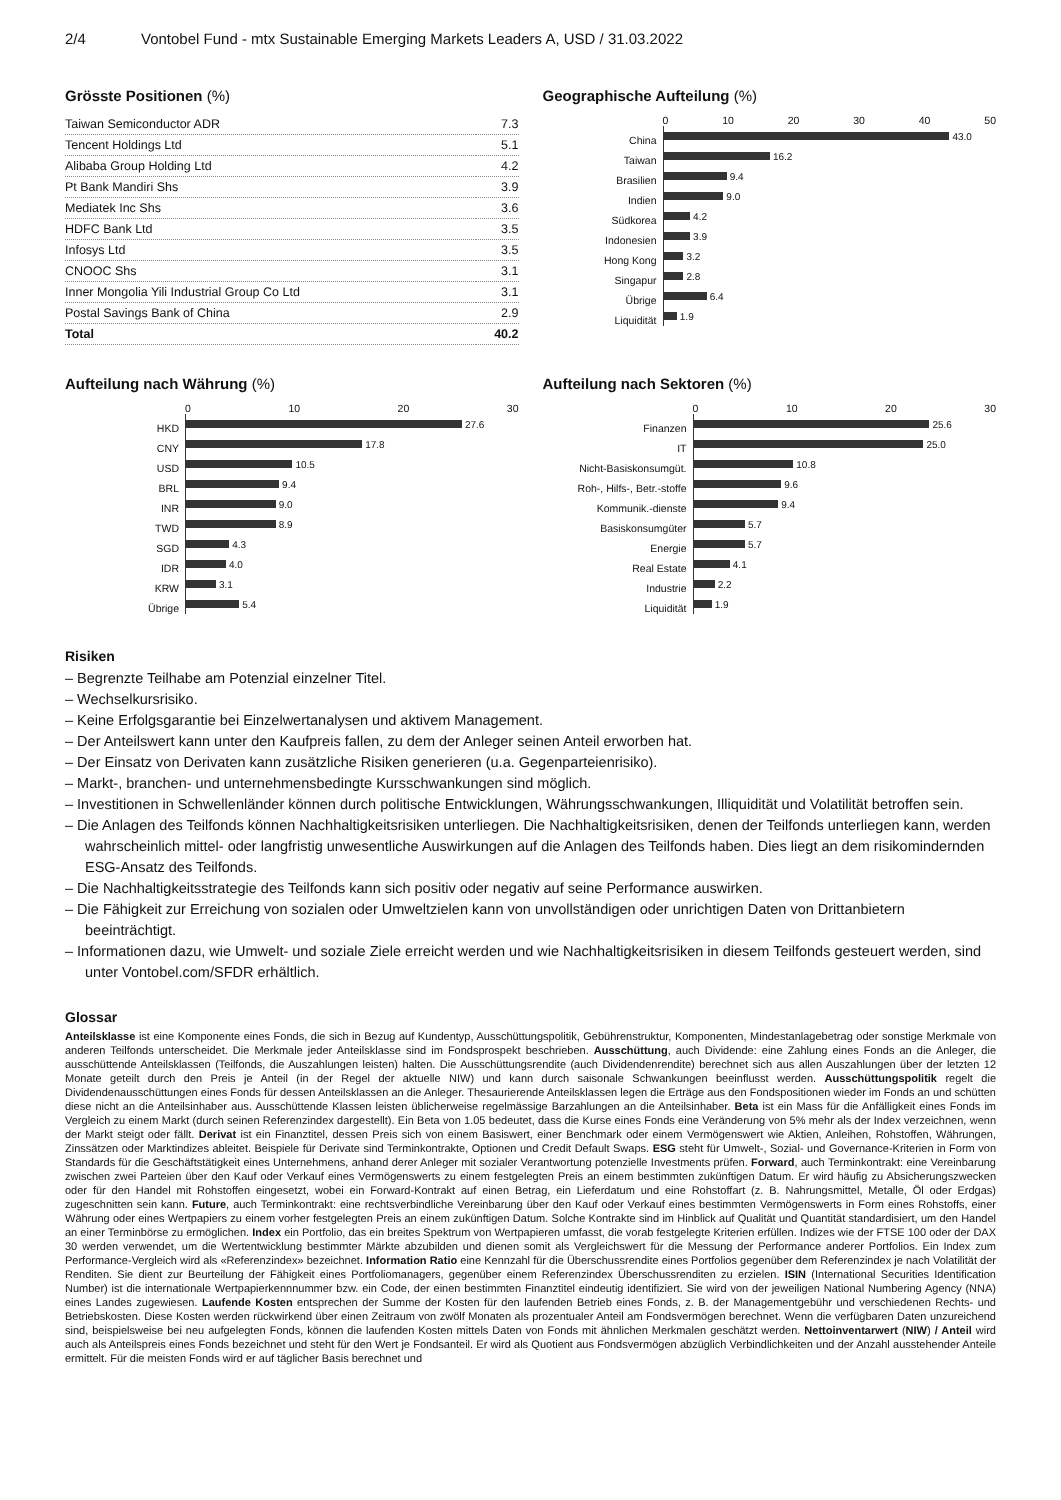2/4 Vontobel Fund - mtx Sustainable Emerging Markets Leaders A, USD / 31.03.2022
Grösste Positionen (%)
| Taiwan Semiconductor ADR | 7.3 |
| Tencent Holdings Ltd | 5.1 |
| Alibaba Group Holding Ltd | 4.2 |
| Pt Bank Mandiri Shs | 3.9 |
| Mediatek Inc Shs | 3.6 |
| HDFC Bank Ltd | 3.5 |
| Infosys Ltd | 3.5 |
| CNOOC Shs | 3.1 |
| Inner Mongolia Yili Industrial Group Co Ltd | 3.1 |
| Postal Savings Bank of China | 2.9 |
| Total | 40.2 |
Geographische Aufteilung (%)
China
Taiwan
Brasilien
Indien
Südkorea
Indonesien
Hong Kong
Singapur
Übrige
Liquidität
0 10 20 30 40 50
43.0
16.2
9.4
9.0
4.2
3.9
3.2
2.8
6.4
1.9
Aufteilung nach Währung (%)
HKD
CNY
USD
BRL
INR
TWD
SGD
IDR
KRW
Übrige
0 10 20 30
27.6
17.8
10.5
9.4
9.0
8.9
4.3
4.0
3.1
5.4
Aufteilung nach Sektoren (%)
Finanzen
IT
Nicht-Basiskonsumgüt.
Roh-, Hilfs-, Betr.-stoffe
Kommunik.-dienste
Basiskonsumgüter
Energie
Real Estate
Industrie
Liquidität
0 10 20 30
25.6
25.0
10.8
9.6
9.4
5.7
5.7
4.1
2.2
1.9
Risiken
– Begrenzte Teilhabe am Potenzial einzelner Titel.
– Wechselkursrisiko.
– Keine Erfolgsgarantie bei Einzelwertanalysen und aktivem Management.
– Der Anteilswert kann unter den Kaufpreis fallen, zu dem der Anleger seinen Anteil erworben hat.
– Der Einsatz von Derivaten kann zusätzliche Risiken generieren (u.a. Gegenparteienrisiko).
– Markt-, branchen- und unternehmensbedingte Kursschwankungen sind möglich.
– Investitionen in Schwellenländer können durch politische Entwicklungen, Währungsschwankungen, Illiquidität und Volatilität betroffen sein.
– Die Anlagen des Teilfonds können Nachhaltigkeitsrisiken unterliegen. Die Nachhaltigkeitsrisiken, denen der Teilfonds unterliegen kann, werden wahrscheinlich mittel- oder langfristig unwesentliche Auswirkungen auf die Anlagen des Teilfonds haben. Dies liegt an dem risikomindernden ESG-Ansatz des Teilfonds.
– Die Nachhaltigkeitsstrategie des Teilfonds kann sich positiv oder negativ auf seine Performance auswirken.
– Die Fähigkeit zur Erreichung von sozialen oder Umweltzielen kann von unvollständigen oder unrichtigen Daten von Drittanbietern beeinträchtigt.
– Informationen dazu, wie Umwelt- und soziale Ziele erreicht werden und wie Nachhaltigkeitsrisiken in diesem Teilfonds gesteuert werden, sind unter Vontobel.com/SFDR erhältlich.
Glossar
Anteilsklasse ist eine Komponente eines Fonds, die sich in Bezug auf Kundentyp, Ausschüttungspolitik, Gebührenstruktur, Komponenten, Mindestanlagebetrag oder sonstige Merkmale von anderen Teilfonds unterscheidet. Die Merkmale jeder Anteilsklasse sind im Fondsprospekt beschrieben. Ausschüttung, auch Dividende: eine Zahlung eines Fonds an die Anleger, die ausschüttende Anteilsklassen (Teilfonds, die Auszahlungen leisten) halten. Die Ausschüttungsrendite (auch Dividendenrendite) berechnet sich aus allen Auszahlungen über der letzten 12 Monate geteilt durch den Preis je Anteil (in der Regel der aktuelle NIW) und kann durch saisonale Schwankungen beeinflusst werden. Ausschüttungspolitik regelt die Dividendenausschüttungen eines Fonds für dessen Anteilsklassen an die Anleger. Thesaurierende Anteilsklassen legen die Erträge aus den Fondspositionen wieder im Fonds an und schütten diese nicht an die Anteilsinhaber aus. Ausschüttende Klassen leisten üblicherweise regelmässige Barzahlungen an die Anteilsinhaber. Beta ist ein Mass für die Anfälligkeit eines Fonds im Vergleich zu einem Markt (durch seinen Referenzindex dargestellt). Ein Beta von 1.05 bedeutet, dass die Kurse eines Fonds eine Veränderung von 5% mehr als der Index verzeichnen, wenn der Markt steigt oder fällt. Derivat ist ein Finanztitel, dessen Preis sich von einem Basiswert, einer Benchmark oder einem Vermögenswert wie Aktien, Anleihen, Rohstoffen, Währungen, Zinssätzen oder Marktindizes ableitet. Beispiele für Derivate sind Terminkontrakte, Optionen und Credit Default Swaps. ESG steht für Umwelt-, Sozial- und Governance-Kriterien in Form von Standards für die Geschäftstätigkeit eines Unternehmens, anhand derer Anleger mit sozialer Verantwortung potenzielle Investments prüfen. Forward, auch Terminkontrakt: eine Vereinbarung zwischen zwei Parteien über den Kauf oder Verkauf eines Vermögenswerts zu einem festgelegten Preis an einem bestimmten zukünftigen Datum. Er wird häufig zu Absicherungszwecken oder für den Handel mit Rohstoffen eingesetzt, wobei ein Forward-Kontrakt auf einen Betrag, ein Lieferdatum und eine Rohstoffart (z. B. Nahrungsmittel, Metalle, Öl oder Erdgas) zugeschnitten sein kann. Future, auch Terminkontrakt: eine rechtsverbindliche Vereinbarung über den Kauf oder Verkauf eines bestimmten Vermögenswerts in Form eines Rohstoffs, einer Währung oder eines Wertpapiers zu einem vorher festgelegten Preis an einem zukünftigen Datum. Solche Kontrakte sind im Hinblick auf Qualität und Quantität standardisiert, um den Handel an einer Terminbörse zu ermöglichen. Index ein Portfolio, das ein breites Spektrum von Wertpapieren umfasst, die vorab festgelegte Kriterien erfüllen. Indizes wie der FTSE 100 oder der DAX 30 werden verwendet, um die Wertentwicklung bestimmter Märkte abzubilden und dienen somit als Vergleichswert für die Messung der Performance anderer Portfolios. Ein Index zum Performance-Vergleich wird als «Referenzindex» bezeichnet. Information Ratio eine Kennzahl für die Überschussrendite eines Portfolios gegenüber dem Referenzindex je nach Volatilität der Renditen. Sie dient zur Beurteilung der Fähigkeit eines Portfoliomanagers, gegenüber einem Referenzindex Überschussrenditen zu erzielen. ISIN (International Securities Identification Number) ist die internationale Wertpapierkennnummer bzw. ein Code, der einen bestimmten Finanztitel eindeutig identifiziert. Sie wird von der jeweiligen National Numbering Agency (NNA) eines Landes zugewiesen. Laufende Kosten entsprechen der Summe der Kosten für den laufenden Betrieb eines Fonds, z. B. der Managementgebühr und verschiedenen Rechts- und Betriebskosten. Diese Kosten werden rückwirkend über einen Zeitraum von zwölf Monaten als prozentualer Anteil am Fondsvermögen berechnet. Wenn die verfügbaren Daten unzureichend sind, beispielsweise bei neu aufgelegten Fonds, können die laufenden Kosten mittels Daten von Fonds mit ähnlichen Merkmalen geschätzt werden. Nettoinventarwert (NIW) / Anteil wird auch als Anteilspreis eines Fonds bezeichnet und steht für den Wert je Fondsanteil. Er wird als Quotient aus Fondsvermögen abzüglich Verbindlichkeiten und der Anzahl ausstehender Anteile ermittelt. Für die meisten Fonds wird er auf täglicher Basis berechnet und